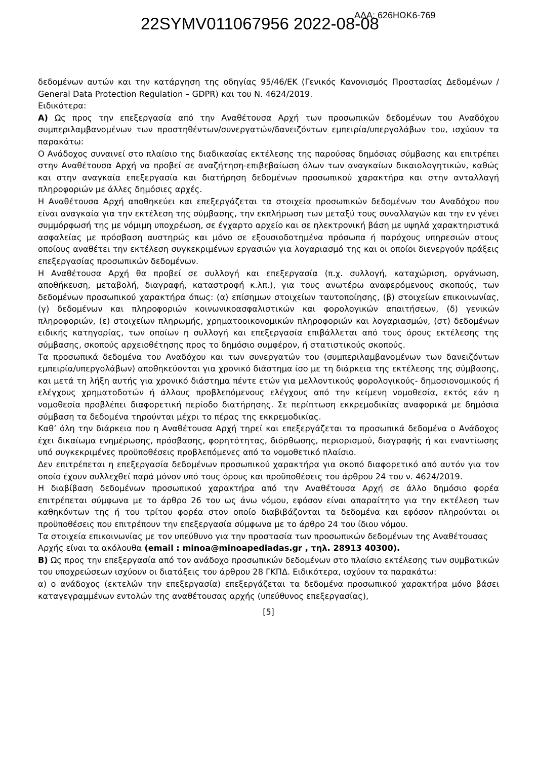22SYMV011067956 2022-08-08 ΑΔΑ: 626ΗΩΚ6-769
δεδομένων αυτών και την κατάργηση της οδηγίας 95/46/ΕΚ (Γενικός Κανονισμός Προστασίας Δεδομένων / General Data Protection Regulation – GDPR) και του Ν. 4624/2019.
Ειδικότερα:
Α) Ως προς την επεξεργασία από την Αναθέτουσα Αρχή των προσωπικών δεδομένων του Αναδόχου συμπεριλαμβανομένων των προστηθέντων/συνεργατών/δανειζόντων εμπειρία/υπεργολάβων του, ισχύουν τα παρακάτω:
Ο Ανάδοχος συναινεί στο πλαίσιο της διαδικασίας εκτέλεσης της παρούσας δημόσιας σύμβασης και επιτρέπει στην Αναθέτουσα Αρχή να προβεί σε αναζήτηση-επιβεβαίωση όλων των αναγκαίων δικαιολογητικών, καθώς και στην αναγκαία επεξεργασία και διατήρηση δεδομένων προσωπικού χαρακτήρα και στην ανταλλαγή πληροφοριών με άλλες δημόσιες αρχές.
Η Αναθέτουσα Αρχή αποθηκεύει και επεξεργάζεται τα στοιχεία προσωπικών δεδομένων του Αναδόχου που είναι αναγκαία για την εκτέλεση της σύμβασης, την εκπλήρωση των μεταξύ τους συναλλαγών και την εν γένει συμμόρφωσή της με νόμιμη υποχρέωση, σε έγχαρτο αρχείο και σε ηλεκτρονική βάση με υψηλά χαρακτηριστικά ασφαλείας με πρόσβαση αυστηρώς και μόνο σε εξουσιοδοτημένα πρόσωπα ή παρόχους υπηρεσιών στους οποίους αναθέτει την εκτέλεση συγκεκριμένων εργασιών για λογαριασμό της και οι οποίοι διενεργούν πράξεις επεξεργασίας προσωπικών δεδομένων.
Η Αναθέτουσα Αρχή θα προβεί σε συλλογή και επεξεργασία (π.χ. συλλογή, καταχώριση, οργάνωση, αποθήκευση, μεταβολή, διαγραφή, καταστροφή κ.λπ.), για τους ανωτέρω αναφερόμενους σκοπούς, των δεδομένων προσωπικού χαρακτήρα όπως: (α) επίσημων στοιχείων ταυτοποίησης, (β) στοιχείων επικοινωνίας, (γ) δεδομένων και πληροφοριών κοινωνικοασφαλιστικών και φορολογικών απαιτήσεων, (δ) γενικών πληροφοριών, (ε) στοιχείων πληρωμής, χρηματοοικονομικών πληροφοριών και λογαριασμών, (στ) δεδομένων ειδικής κατηγορίας, των οποίων η συλλογή και επεξεργασία επιβάλλεται από τους όρους εκτέλεσης της σύμβασης, σκοπούς αρχειοθέτησης προς το δημόσιο συμφέρον, ή στατιστικούς σκοπούς.
Τα προσωπικά δεδομένα του Αναδόχου και των συνεργατών του (συμπεριλαμβανομένων των δανειζόντων εμπειρία/υπεργολάβων) αποθηκεύονται για χρονικό διάστημα ίσο με τη διάρκεια της εκτέλεσης της σύμβασης, και μετά τη λήξη αυτής για χρονικό διάστημα πέντε ετών για μελλοντικούς φορολογικούς- δημοσιονομικούς ή ελέγχους χρηματοδοτών ή άλλους προβλεπόμενους ελέγχους από την κείμενη νομοθεσία, εκτός εάν η νομοθεσία προβλέπει διαφορετική περίοδο διατήρησης. Σε περίπτωση εκκρεμοδικίας αναφορικά με δημόσια σύμβαση τα δεδομένα τηρούνται μέχρι το πέρας της εκκρεμοδικίας.
Καθ’ όλη την διάρκεια που η Αναθέτουσα Αρχή τηρεί και επεξεργάζεται τα προσωπικά δεδομένα ο Ανάδοχος έχει δικαίωμα ενημέρωσης, πρόσβασης, φορητότητας, διόρθωσης, περιορισμού, διαγραφής ή και εναντίωσης υπό συγκεκριμένες προϋποθέσεις προβλεπόμενες από το νομοθετικό πλαίσιο.
Δεν επιτρέπεται η επεξεργασία δεδομένων προσωπικού χαρακτήρα για σκοπό διαφορετικό από αυτόν για τον οποίο έχουν συλλεχθεί παρά μόνον υπό τους όρους και προϋποθέσεις του άρθρου 24 του ν. 4624/2019.
Η διαβίβαση δεδομένων προσωπικού χαρακτήρα από την Αναθέτουσα Αρχή σε άλλο δημόσιο φορέα επιτρέπεται σύμφωνα με το άρθρο 26 του ως άνω νόμου, εφόσον είναι απαραίτητο για την εκτέλεση των καθηκόντων της ή του τρίτου φορέα στον οποίο διαβιβάζονται τα δεδομένα και εφόσον πληρούνται οι προϋποθέσεις που επιτρέπουν την επεξεργασία σύμφωνα με το άρθρο 24 του ίδιου νόμου.
Τα στοιχεία επικοινωνίας με τον υπεύθυνο για την προστασία των προσωπικών δεδομένων της Αναθέτουσας Αρχής είναι τα ακόλουθα (email : minoa@minoapediadas.gr , τηλ. 28913 40300).
Β) Ως προς την επεξεργασία από τον ανάδοχο προσωπικών δεδομένων στο πλαίσιο εκτέλεσης των συμβατικών του υποχρεώσεων ισχύουν οι διατάξεις του άρθρου 28 ΓΚΠΔ. Ειδικότερα, ισχύουν τα παρακάτω:
α) ο ανάδοχος (εκτελών την επεξεργασία) επεξεργάζεται τα δεδομένα προσωπικού χαρακτήρα μόνο βάσει καταγεγραμμένων εντολών της αναθέτουσας αρχής (υπεύθυνος επεξεργασίας),
[5]